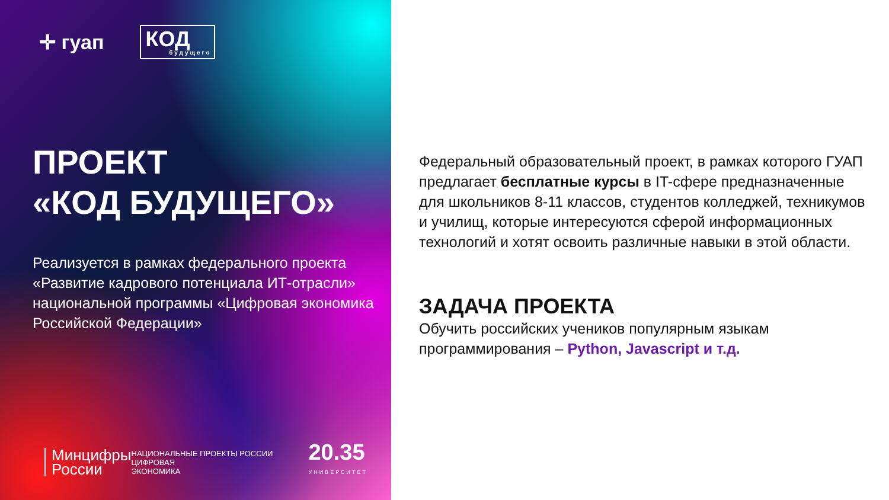✛ гуап
КОД
будущего
ПРОЕКТ
«КОД БУДУЩЕГО»
Реализуется в рамках федерального проекта «Развитие кадрового потенциала ИТ-отрасли» национальной программы «Цифровая экономика Российской Федерации»
Минцифры
России
НАЦИОНАЛЬНЫЕ ПРОЕКТЫ РОССИИ ЦИФРОВАЯ
ЭКОНОМИКА
20.35
УНИВЕРСИТЕТ
Федеральный образовательный проект, в рамках которого ГУАП предлагает бесплатные курсы в IT-сфере предназначенные для школьников 8-11 классов, студентов колледжей, техникумов и училищ, которые интересуются сферой информационных технологий и хотят освоить различные навыки в этой области.
ЗАДАЧА ПРОЕКТА
Обучить российских учеников популярным языкам программирования – Python, Javascript и т.д.